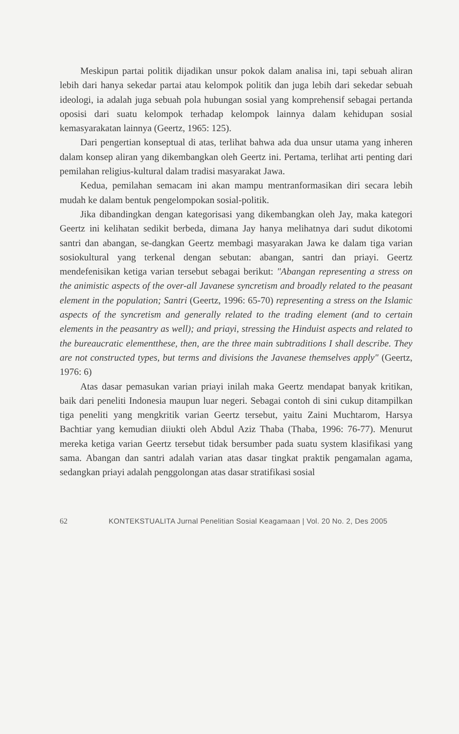Meskipun partai politik dijadikan unsur pokok dalam analisa ini, tapi sebuah aliran lebih dari hanya sekedar partai atau kelompok politik dan juga lebih dari sekedar sebuah ideologi, ia adalah juga sebuah pola hubungan sosial yang komprehensif sebagai pertanda oposisi dari suatu kelompok terhadap kelompok lainnya dalam kehidupan sosial kemasyarakatan lainnya (Geertz, 1965: 125).
Dari pengertian konseptual di atas, terlihat bahwa ada dua unsur utama yang inheren dalam konsep aliran yang dikembangkan oleh Geertz ini. Pertama, terlihat arti penting dari pemilahan religius-kultural dalam tradisi masyarakat Jawa.
Kedua, pemilahan semacam ini akan mampu mentranformasikan diri secara lebih mudah ke dalam bentuk pengelompokan sosial-politik.
Jika dibandingkan dengan kategorisasi yang dikembangkan oleh Jay, maka kategori Geertz ini kelihatan sedikit berbeda, dimana Jay hanya melihatnya dari sudut dikotomi santri dan abangan, se-dangkan Geertz membagi masyarakan Jawa ke dalam tiga varian sosiokultural yang terkenal dengan sebutan: abangan, santri dan priayi. Geertz mendefenisikan ketiga varian tersebut sebagai berikut: "Abangan representing a stress on the animistic aspects of the over-all Javanese syncretism and broadly related to the peasant element in the population; Santri (Geertz, 1996: 65-70) representing a stress on the Islamic aspects of the syncretism and generally related to the trading element (and to certain elements in the peasantry as well); and priayi, stressing the Hinduist aspects and related to the bureaucratic elementthese, then, are the three main subtraditions I shall describe. They are not constructed types, but terms and divisions the Javanese themselves apply" (Geertz, 1976: 6)
Atas dasar pemasukan varian priayi inilah maka Geertz mendapat banyak kritikan, baik dari peneliti Indonesia maupun luar negeri. Sebagai contoh di sini cukup ditampilkan tiga peneliti yang mengkritik varian Geertz tersebut, yaitu Zaini Muchtarom, Harsya Bachtiar yang kemudian diiukti oleh Abdul Aziz Thaba (Thaba, 1996: 76-77). Menurut mereka ketiga varian Geertz tersebut tidak bersumber pada suatu system klasifikasi yang sama. Abangan dan santri adalah varian atas dasar tingkat praktik pengamalan agama, sedangkan priayi adalah penggolongan atas dasar stratifikasi sosial
62 KONTEKSTUALITA Jurnal Penelitian Sosial Keagamaan | Vol. 20 No. 2, Des 2005